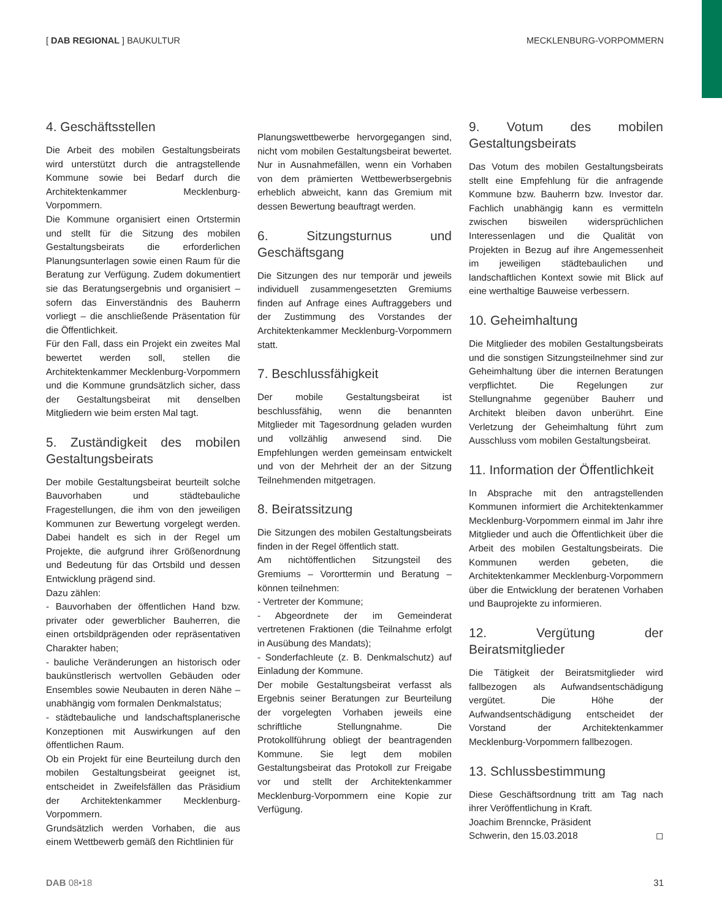[ DAB REGIONAL ] BAUKULTUR MECKLENBURG-VORPOMMERN
4. Geschäftsstellen
Die Arbeit des mobilen Gestaltungsbeirats wird unterstützt durch die antragstellende Kommune sowie bei Bedarf durch die Architektenkammer Mecklenburg-Vorpommern.
Die Kommune organisiert einen Ortstermin und stellt für die Sitzung des mobilen Gestaltungsbeirats die erforderlichen Planungsunterlagen sowie einen Raum für die Beratung zur Verfügung. Zudem dokumentiert sie das Beratungsergebnis und organisiert – sofern das Einverständnis des Bauherrn vorliegt – die anschließende Präsentation für die Öffentlichkeit.
Für den Fall, dass ein Projekt ein zweites Mal bewertet werden soll, stellen die Architektenkammer Mecklenburg-Vorpommern und die Kommune grundsätzlich sicher, dass der Gestaltungsbeirat mit denselben Mitgliedern wie beim ersten Mal tagt.
5. Zuständigkeit des mobilen Gestaltungsbeirats
Der mobile Gestaltungsbeirat beurteilt solche Bauvorhaben und städtebauliche Fragestellungen, die ihm von den jeweiligen Kommunen zur Bewertung vorgelegt werden. Dabei handelt es sich in der Regel um Projekte, die aufgrund ihrer Größenordnung und Bedeutung für das Ortsbild und dessen Entwicklung prägend sind.
Dazu zählen:
- Bauvorhaben der öffentlichen Hand bzw. privater oder gewerblicher Bauherren, die einen ortsbildprägenden oder repräsentativen Charakter haben;
- bauliche Veränderungen an historisch oder baukünstlerisch wertvollen Gebäuden oder Ensembles sowie Neubauten in deren Nähe – unabhängig vom formalen Denkmalstatus;
- städtebauliche und landschaftsplanerische Konzeptionen mit Auswirkungen auf den öffentlichen Raum.
Ob ein Projekt für eine Beurteilung durch den mobilen Gestaltungsbeirat geeignet ist, entscheidet in Zweifelsfällen das Präsidium der Architektenkammer Mecklenburg-Vorpommern.
Grundsätzlich werden Vorhaben, die aus einem Wettbewerb gemäß den Richtlinien für
Planungswettbewerbe hervorgegangen sind, nicht vom mobilen Gestaltungsbeirat bewertet. Nur in Ausnahmefällen, wenn ein Vorhaben von dem prämierten Wettbewerbsergebnis erheblich abweicht, kann das Gremium mit dessen Bewertung beauftragt werden.
6. Sitzungsturnus und Geschäftsgang
Die Sitzungen des nur temporär und jeweils individuell zusammengesetzten Gremiums finden auf Anfrage eines Auftraggebers und der Zustimmung des Vorstandes der Architektenkammer Mecklenburg-Vorpommern statt.
7. Beschlussfähigkeit
Der mobile Gestaltungsbeirat ist beschlussfähig, wenn die benannten Mitglieder mit Tagesordnung geladen wurden und vollzählig anwesend sind. Die Empfehlungen werden gemeinsam entwickelt und von der Mehrheit der an der Sitzung Teilnehmenden mitgetragen.
8. Beiratssitzung
Die Sitzungen des mobilen Gestaltungsbeirats finden in der Regel öffentlich statt.
Am nichtöffentlichen Sitzungsteil des Gremiums – Vororttermin und Beratung – können teilnehmen:
- Vertreter der Kommune;
- Abgeordnete der im Gemeinderat vertretenen Fraktionen (die Teilnahme erfolgt in Ausübung des Mandats);
- Sonderfachleute (z. B. Denkmalschutz) auf Einladung der Kommune.
Der mobile Gestaltungsbeirat verfasst als Ergebnis seiner Beratungen zur Beurteilung der vorgelegten Vorhaben jeweils eine schriftliche Stellungnahme. Die Protokollführung obliegt der beantragenden Kommune. Sie legt dem mobilen Gestaltungsbeirat das Protokoll zur Freigabe vor und stellt der Architektenkammer Mecklenburg-Vorpommern eine Kopie zur Verfügung.
9. Votum des mobilen Gestaltungsbeirats
Das Votum des mobilen Gestaltungsbeirats stellt eine Empfehlung für die anfragende Kommune bzw. Bauherrn bzw. Investor dar. Fachlich unabhängig kann es vermitteln zwischen bisweilen widersprüchlichen Interessenlagen und die Qualität von Projekten in Bezug auf ihre Angemessenheit im jeweiligen städtebaulichen und landschaftlichen Kontext sowie mit Blick auf eine werthaltige Bauweise verbessern.
10. Geheimhaltung
Die Mitglieder des mobilen Gestaltungsbeirats und die sonstigen Sitzungsteilnehmer sind zur Geheimhaltung über die internen Beratungen verpflichtet. Die Regelungen zur Stellungnahme gegenüber Bauherr und Architekt bleiben davon unberührt. Eine Verletzung der Geheimhaltung führt zum Ausschluss vom mobilen Gestaltungsbeirat.
11. Information der Öffentlichkeit
In Absprache mit den antragstellenden Kommunen informiert die Architektenkammer Mecklenburg-Vorpommern einmal im Jahr ihre Mitglieder und auch die Öffentlichkeit über die Arbeit des mobilen Gestaltungsbeirats. Die Kommunen werden gebeten, die Architektenkammer Mecklenburg-Vorpommern über die Entwicklung der beratenen Vorhaben und Bauprojekte zu informieren.
12. Vergütung der Beiratsmitglieder
Die Tätigkeit der Beiratsmitglieder wird fallbezogen als Aufwandsentschädigung vergütet. Die Höhe der Aufwandsentschädigung entscheidet der Vorstand der Architektenkammer Mecklenburg-Vorpommern fallbezogen.
13. Schlussbestimmung
Diese Geschäftsordnung tritt am Tag nach ihrer Veröffentlichung in Kraft.
Joachim Brenncke, Präsident
Schwerin, den 15.03.2018 ◻
DAB 08•18 31